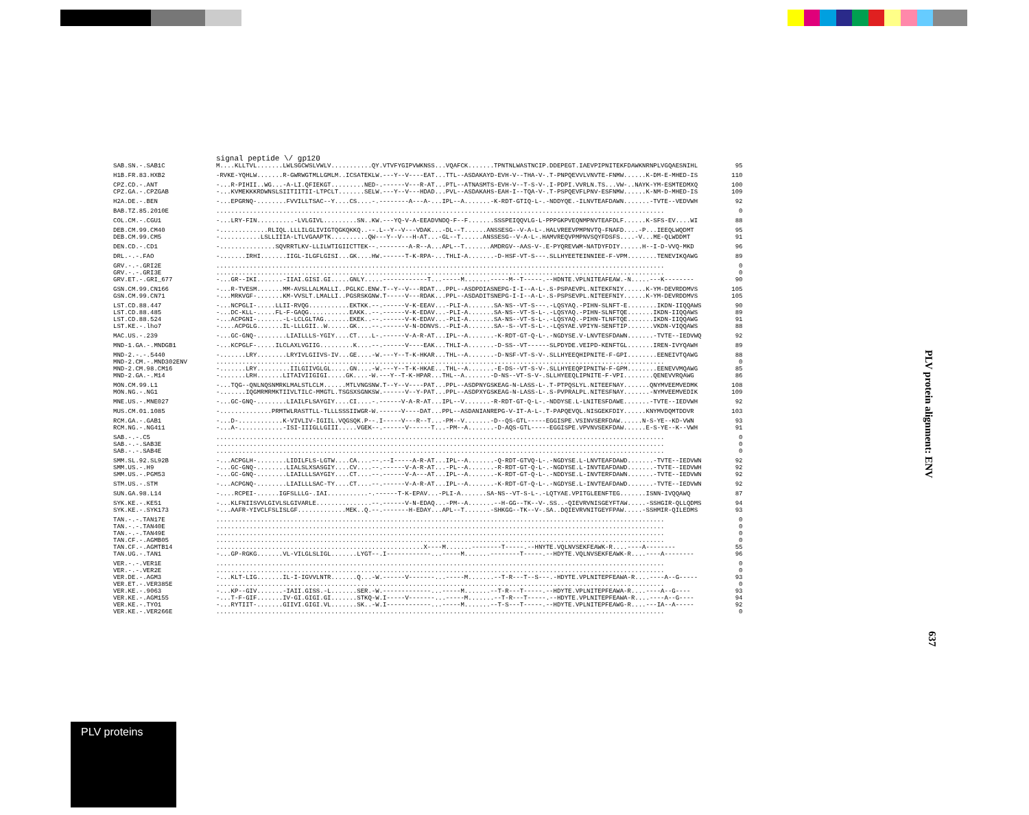signal peptide \/ gp120
| SAB.SN.-.SAB1C | M....KLLTVL.......LWLSGCWSLVWLV...........QY.VTVFYGIPVWKNSS...VQAFCK.......TPNTNLWASTNCIP.DDEPEGT.IAEVPIPNITEKFDAWKNRNPLVGQAESNIHL | 95 |
| H1B.FR.83.HXB2 | -RVKE-YQHLW.......R-GWRWGTMLLGMLM..ICSATEKLW.---Y--V----EAT...TTL--ASDAKAYD-EVH-V--THA-V-.T-PNPQEVVLVNVTE-FNMW......K-DM-E-MHED-IS | 110 |
| CPZ.CD.-.ANT | -...R-PIHII..WG...-A-LI.QFIEKGT.........NED-.------V---R-AT...PTL--ATNASMTS-EVH-V--T-S-V-.I-PDPI.VVRLN.TS...VW-..NAYK-YM-ESMTEDMXQ | 100 |
| CPZ.GA.-.CPZGAB | -...KVMEKKKRDWNSLSIITIITII-LTPCLT.......SELW.---Y--V---HDAD...PVL--ASDAKAHS-EAH-I--TQA-V-.T-PSPQEVFLPNV-ESFNMW......K-NM-D-MHED-IS | 109 |
| H2A.DE.-.BEN | -...EPGRNQ-........FVVILLTSAC--Y....CS....-.--------A---A-...IPL--A.......-K-RDT-GTIQ-L-.-NDDYQE.-ILNVTEAFDAWN.......-TVTE--VEDVWH | 92 |
| BAB.TZ.85.2010E | ......................................................................................................................... | 0 |
| COL.CM.-.CGU1 | -...LRY-FIN..........-LVLGIVL.........SN..KW.---YQ-V-A-EEADVNDQ-F--F.......SSSPEIQQVLG-L-PPPGKPVEQNMPNVTEAFDLF......K-SFS-EV....WI | 88 |
| DEB.CM.99.CM40 | -.............RLIQL.LLLILGLIVIGTQGKQKKQ..--.L--Y--V---VDAK...-DL--T......ANSSESG--V-A-L-.HALVREEVPMPNVTQ-FNAFD....-P...IEEQLWQDMT | 95 |
| DEB.CM.99.CM5 | -...........LSLLIIIA-LTLVGAAPTK..........QW---Y--V---H-AT...-GL--T......ANSSESG--V-A-L-.HAMVREQVPMPNVSQYFDSFS....-V...ME-QLWDDMT | 91 |
| DEN.CD.-.CD1 | -...............SQVRRTLKV-LLILWTIGIICTTEK--.--------A-R--A...APL--T.......AMDRGV--AAS-V-.E-PYQREVWM-NATDYFDIY......H--I-D-VVQ-MKD | 96 |
| DRL.-.-.FAO | -.......IRHI.......IIGL-ILGFLGISI...GK....HW.------T-K-RPA-...THLI-A.......-D-HSF-VT-S---.SLLHYEETEINNIEE-F-VPM........TENEVIKQAWG | 89 |
| GRV.-.-.GRI2E | ......................................................................................................................... | 0 |
| GRV.-.-.GRI3E | ......................................................................................................................... | 0 |
| GRV.ET.-.GRI_677 | -...GR--IKI.......-IIAI.GISI.GI.....GNLY.....------------T...-----M.......-----M--T-----.--HDNTE.VPLNITEAFEAW.-N.....---K-------- | 90 |
| GSN.CM.99.CN166 | -...R-TVESM.......MM-AVSLLALMALLI..PGLKC.ENW.T--Y--V---RDAT...PPL--ASDPDIASNEPG-I-I--A-L-.S-PSPAEVPL.NITEKFNIY......K-YM-DEVRDDMVS | 105 |
| GSN.CM.99.CN71 | -...MRKVGF-.......KM-VVSLT.LMALLI..PGSRSKGNW.T-----V---RDAK...PPL--ASDADITSNEPG-I-I--A-L-.S-PSPSEVPL.NITEEFNIY......K-YM-DEVRDDMVS | 105 |
| LST.CD.88.447 | -...NCPGLI-.....LLII-RVQG...........EKTKK.--.------V-K-EEAV...-PLI-A.......SA-NS--VT-S---.-LQSYAQ.-PIHN-SLNFT-E........IKDN-IIQQAWS | 90 |
| LST.CD.88.485 | -...DC-KLL-.....FL-F-GAQG...........EAKK..--.------V-K-EDAV...-PLI-A.......SA-NS--VT-S-L-.-LQSYAQ.-PIHN-SLNFTQE.......IKDN-IIQQAWS | 89 |
| LST.CD.88.524 | -...ACPGNI-.......-L-LCLGLTAG.......EKEK..--.------V-K-EDAV...-PLI-A.......SA-NS--VT-S-L-.-LQSYAQ.-PIHN-TLNFTQE.......IKDN-IIQQAWG | 91 |
| LST.KE.-.lho7 | -....ACPGLG.......IL-LLLGII..W......GK....--.------V-N-DDNVS..-PLI-A.......SA--S--VT-S-L-.-LQSYAE.VPIYN-SENFTIP.......VKDN-VIQQAWS | 88 |
| MAC.US.-.239 | -...GC-GNQ-........LIAILLLS-YGIY....CT....L-.------V-A-R-AT...IPL--A.......-K-RDT-GT-Q-L-.-NGDYSE.V-LNVTESFDAWN.......-TVTE--IEDVWQ | 92 |
| MND-1.GA.-.MNDGB1 | -...KCPGLF-.....ILCLAXLVGIIG.........K....--.------V----EAK...THLI-A.......-D-SS--VT------SLPDYDE.VEIPD-KENFTGL.......IREN-IVYQAWH | 89 |
| MND-2.-.-.5440 | -.......LRY........LRYIVLGIIVS-IV...GE....-W.---Y--T-K-HKAR...THL--A.......-D-NSF-VT-S-V-.SLLHYEEQHIPNITE-F-GPI........EENEIVTQAWG | 88 |
| MND-2.CM.-.MND302ENV | ......................................................................................................................... | 0 |
| MND-2.CM.98.CM16 | -.......LRY.........IILGIIVGLGL.....GN....-W.---Y--T-K-HKAE...THL--A.......-E-DS--VT-S-V-.SLLHYEEQPIPNITW-F-GPM........EENEVVMQAWG | 85 |
| MND-2.GA.-.M14 | -.......LRH.......LITAIVIIGIGI.....GK....-W.---Y--T-K-HPAR...THL--A.......-D-NS--VT-S-V-.SLLHYEEQLIPNITE-F-VPI........QENEVVRQAWG | 86 |
| MON.CM.99.L1 | -...TQG--QNLNQSNMRKLMALSTLCLM......MTLVNGSNW.T--Y--V----PAT...PPL--ASDPNYGSKEAG-N-LASS-L-.T-PTPQSLYL.NITEEFNAY.......QNYMVEEMVEDMK | 108 |
| MON.NG.-.NG1 | -.......IQGMRMRMKTIIVLTILC-MMGTL.TSGSXSGNKSW.------V--Y-PAT...PPL--ASDPXYGSKEAG-N-LASS-L-.S-PVPRALPL.NITESFNAY.......-NYMVEEMVEDIK | 109 |
| MNE.US.-.MNE027 | -...GC-GNQ-........LIAILFLSAYGIY....CI....-.------V-A-R-AT...IPL--V.......-R-RDT-GT-Q-L-.-NDDYSE.L-LNITESFDAWE.......-TVTE--IEDVWH | 92 |
| MUS.CM.01.1085 | -..............PRMTWLRASTTLL-TLLLSSSIIWGR-W.------V----DAT...PPL--ASDANIANREPG-V-IT-A-L-.T-PAPQEVQL.NISGEKFDIY......KNYMVDQMTDDVR | 103 |
| RCM.GA.-.GAB1 | -...D-............K-VIVLIV-IGIIL.VQGSQK.P--.I-----V---R--T...-PM--V.......-D--QS-GTL-----EGGISPE.VSINVSERFDAW......N-S-YE--KD-VWN | 93 |
| RCM.NG.-.NG411 | -...A-............-ISI-IIIGLLGIII.....VGEK--.------V------T...-PM--A.......-D-AQS-GTL-----EGGISPE.VPVNVSEKFDAW......E-S-YE--K--VWH | 91 |
| SAB.-.-.C5 | ......................................................................................................................... | 0 |
| SAB.-.-.SAB3E | ......................................................................................................................... | 0 |
| SAB.-.-.SAB4E | ......................................................................................................................... | 0 |
| SMM.SL.92.SL92B | -...ACPGLH-........LIDILFLS-LGTW....CA....--.--I-----A-R-AT...IPL--A.......-Q-RDT-GTVQ-L-.-NGDYSE.L-LNVTEAFDAWD.......-TVTE--IEDVWN | 92 |
| SMM.US.-.H9 | -...GC-GNQ-........LIALSLXSASGIY....CV....--.------V-A-R-AT...-PL--A.......-R-RDT-GT-Q-L-.-NGDYSE.L-INVTEAFDAWD.......-TVTE--IEDVWH | 92 |
| SMM.US.-.PGM53 | -...GC-GNQ-........LIAILLLSAYGIY....CT....--.------V-A---AT...IPL--A.......-K-RDT-GT-Q-L-.-NDDYSE.L-INVTERFDAWN.......-TVTE--IEDVWN | 92 |
| STM.US.-.STM | -...ACPGNQ-........LIAILLLSAC-TY....CT....--.------V-A-R-AT...IPL--A.......-K-RDT-GT-Q-L-.-NGDYSE.L-INVTEAFDAWD.......-TVTE--IEDVWN | 92 |
| SUN.GA.98.L14 | -....RCPEI-......IGFSLLLG-.IAI...........-.------T-K-EPAV...-PLI-A.......SA-NS--VT-S-L-.-LQTYAE.VPITGLEENFTEG.......ISNN-IVQQAWQ | 87 |
| SYK.KE.-.KE51 | -...KLFNIISVVLGIVLSLGIVARLE...............--.------V-N-EDAQ...-PM--A.......--H-GG--TK--V-.SS..-QIEVRVNISGEYFTAW.....-SSHGIR-QLLQDMS | 94 |
| SYK.KE.-.SYK173 | -...AAFR-YIVCLFSLISLGF.............MEK..Q.--.-------H-EDAY...APL--T.......-SHKGG--TK--V-.SA..DQIEVRVNITGEYFPAW.....-SSHMIR-QILEDMS | 93 |
| TAN.-.-.TAN17E | ......................................................................................................................... | 0 |
| TAN.-.-.TAN40E | ......................................................................................................................... | 0 |
| TAN.-.-.TAN49E | ......................................................................................................................... | 0 |
| TAN.CF.-.AGMB05 | ......................................................................................................................... | 0 |
| TAN.CF.-.AGMTB14 | ........................................................X----M.......--------T-----.--HNYTE.VQLNVSEKFEAWK-R....----A-------- | 55 |
| TAN.UG.-.TAN1 | -...GP-RGKG.......VL-VILGLSLIGL.......LYGT--.I------------...-----M.......--------T-----.--HDYTE.VQLNVSEKFEAWK-R....----A-------- | 96 |
| VER.-.-.VER1E | ......................................................................................................................... | 0 |
| VER.-.-.VER2E | ......................................................................................................................... | 0 |
| VER.DE.-.AGM3 | -...KLT-LIG.......IL-I-IGVVLNTR.......Q...-W.------V-------...-----M.......--T-R---T--S---.-HDYTE.VPLNITEPFEAWA-R....----A--G----- | 93 |
| VER.ET.-.VER385E | ......................................................................................................................... | 0 |
| VER.KE.-.9063 | -...KP--GIV.......-IAII.GISS.-L.......SER.-W.-------------...-----M.......--T-R---T-----.--HDYTE.VPLNITEPFEAWA-R....----A--G---- | 93 |
| VER.KE.-.AGM155 | -...T-F-GIF.......IV-GI.GIGI.GI.......STKQ-W.I-----V-------...-----M.......--T-R---T-----.--HDYTE.VPLNITEPFEAWA-R....----A--G---- | 94 |
| VER.KE.-.TYO1 | -...RYTIIT-.......GIIVI.GIGI.VL.......SK..-W.I------------...-----M.......--T-S---T-----.--HDYTE.VPLNITEPFEAWG-R....---IA--A----- | 92 |
| VER.KE.-.VER266E | ......................................................................................................................... | 0 |
PLV protein alignment: ENV
637
PLV proteins